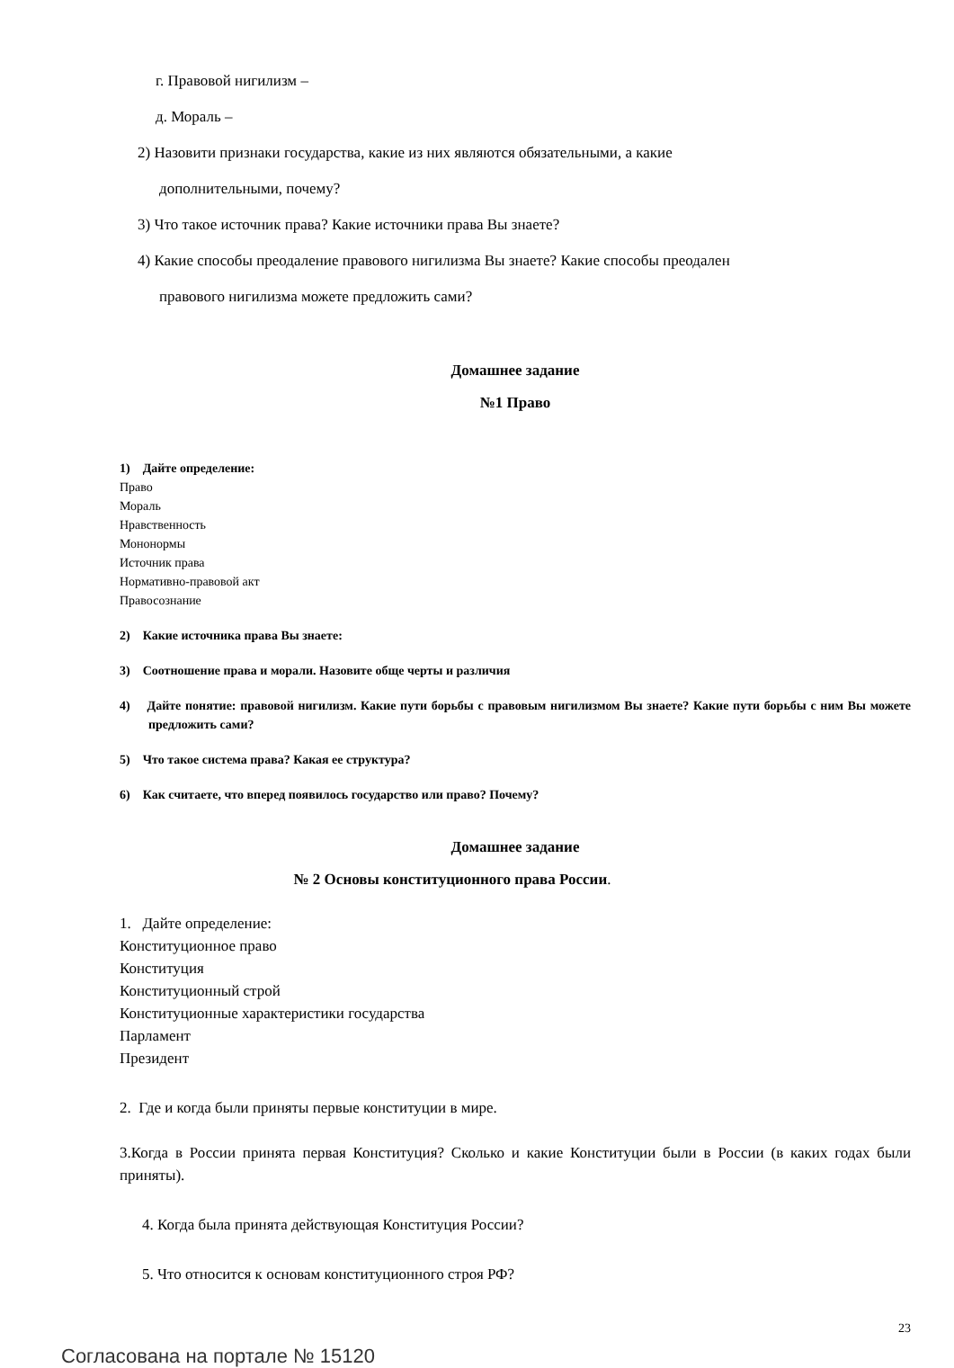г. Правовой нигилизм –
д. Мораль –
2) Назовити признаки государства, какие из них являются обязательными, а какие
дополнительными, почему?
3) Что такое источник права? Какие источники права Вы знаете?
4) Какие способы преодаление правового нигилизма Вы знаете? Какие способы преодален
правового нигилизма можете предложить сами?
Домашнее задание
№1 Право
1) Дайте определение:
Право
Мораль
Нравственность
Мононормы
Источник права
Нормативно-правовой акт
Правосознание
2) Какие источника права Вы знаете:
3) Соотношение права и морали. Назовите обще черты и различия
4) Дайте понятие: правовой нигилизм. Какие пути борьбы с правовым нигилизмом Вы знаете? Какие пути борьбы с ним Вы можете предложить сами?
5) Что такое система права? Какая ее структура?
6) Как считаете, что вперед появилось государство или право? Почему?
Домашнее задание
№ 2 Основы конституционного права России.
1. Дайте определение:
Конституционное право
Конституция
Конституционный строй
Конституционные характеристики государства
Парламент
Президент
2. Где и когда были приняты первые конституции в мире.
3.Когда в России принята первая Конституция? Сколько и какие Конституции были в России (в каких годах были приняты).
4. Когда была принята действующая Конституция России?
5. Что относится к основам конституционного строя РФ?
23
Согласована на портале № 15120